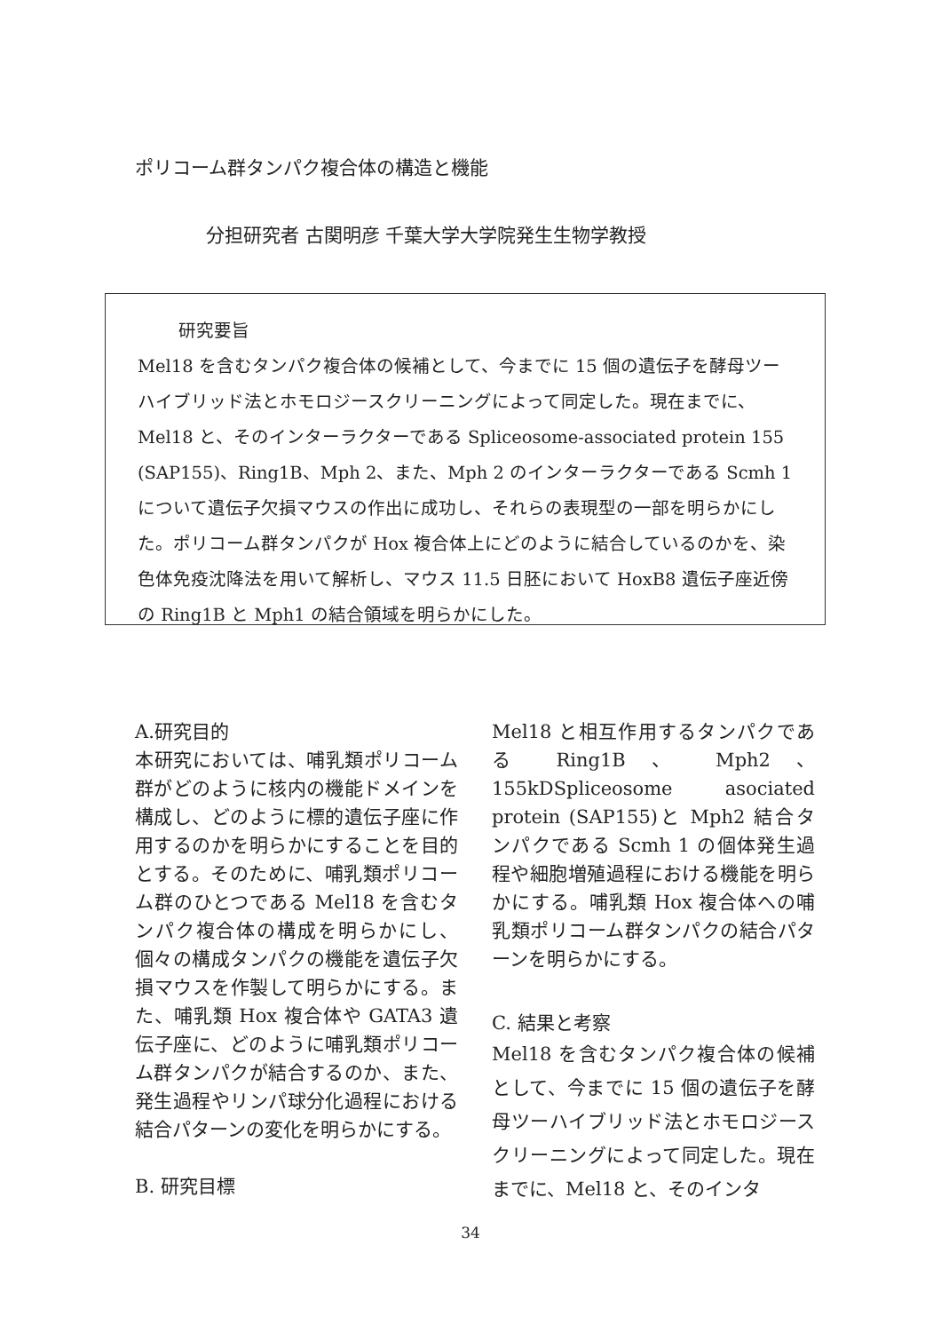ポリコーム群タンパク複合体の構造と機能
分担研究者 古関明彦 千葉大学大学院発生生物学教授
研究要旨
Mel18 を含むタンパク複合体の候補として、今までに 15 個の遺伝子を酵母ツーハイブリッド法とホモロジースクリーニングによって同定した。現在までに、Mel18 と、そのインターラクターである Spliceosome-associated protein 155 (SAP155)、Ring1B、Mph 2、また、Mph 2 のインターラクターである Scmh 1 について遺伝子欠損マウスの作出に成功し、それらの表現型の一部を明らかにした。ポリコーム群タンパクが Hox 複合体上にどのように結合しているのかを、染色体免疫沈降法を用いて解析し、マウス 11.5 日胚において HoxB8 遺伝子座近傍の Ring1B と Mph1 の結合領域を明らかにした。
A.研究目的
本研究においては、哺乳類ポリコーム群がどのように核内の機能ドメインを構成し、どのように標的遺伝子座に作用するのかを明らかにすることを目的とする。そのために、哺乳類ポリコーム群のひとつである Mel18 を含むタンパク複合体の構成を明らかにし、個々の構成タンパクの機能を遺伝子欠損マウスを作製して明らかにする。また、哺乳類 Hox 複合体や GATA3 遺伝子座に、どのように哺乳類ポリコーム群タンパクが結合するのか、また、発生過程やリンパ球分化過程における結合パターンの変化を明らかにする。
B. 研究目標
Mel18 と相互作用するタンパクである Ring1B 、 Mph2 、 155kDSpliceosome asociated protein (SAP155)と Mph2 結合タンパクである Scmh 1 の個体発生過程や細胞増殖過程における機能を明らかにする。哺乳類 Hox 複合体への哺乳類ポリコーム群タンパクの結合パターンを明らかにする。
C. 結果と考察
Mel18 を含むタンパク複合体の候補として、今までに 15 個の遺伝子を酵母ツーハイブリッド法とホモロジースクリーニングによって同定した。現在までに、Mel18 と、そのインタ
34